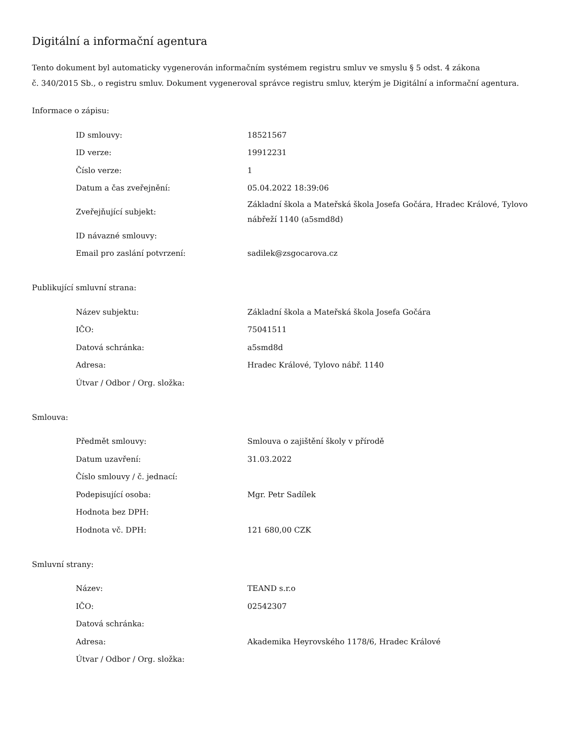Digitální a informační agentura
Tento dokument byl automaticky vygenerován informačním systémem registru smluv ve smyslu § 5 odst. 4 zákona
č. 340/2015 Sb., o registru smluv. Dokument vygeneroval správce registru smluv, kterým je Digitální a informační agentura.
Informace o zápisu:
| ID smlouvy: | 18521567 |
| ID verze: | 19912231 |
| Číslo verze: | 1 |
| Datum a čas zveřejnění: | 05.04.2022 18:39:06 |
| Zveřejňující subjekt: | Základní škola a Mateřská škola Josefa Gočára, Hradec Králové, Tylovo nábřeží 1140 (a5smd8d) |
| ID návazné smlouvy: | |
| Email pro zaslání potvrzení: | sadilek@zsgocarova.cz |
Publikující smluvní strana:
| Název subjektu: | Základní škola a Mateřská škola Josefa Gočára |
| IČO: | 75041511 |
| Datová schránka: | a5smd8d |
| Adresa: | Hradec Králové, Tylovo nábř. 1140 |
| Útvar / Odbor / Org. složka: | |
Smlouva:
| Předmět smlouvy: | Smlouva o zajištění školy v přírodě |
| Datum uzavření: | 31.03.2022 |
| Číslo smlouvy / č. jednací: | |
| Podepisující osoba: | Mgr. Petr Sadílek |
| Hodnota bez DPH: | |
| Hodnota vč. DPH: | 121 680,00 CZK |
Smluvní strany:
| Název: | TEAND s.r.o |
| IČO: | 02542307 |
| Datová schránka: | |
| Adresa: | Akademika Heyrovského 1178/6, Hradec Králové |
| Útvar / Odbor / Org. složka: | |